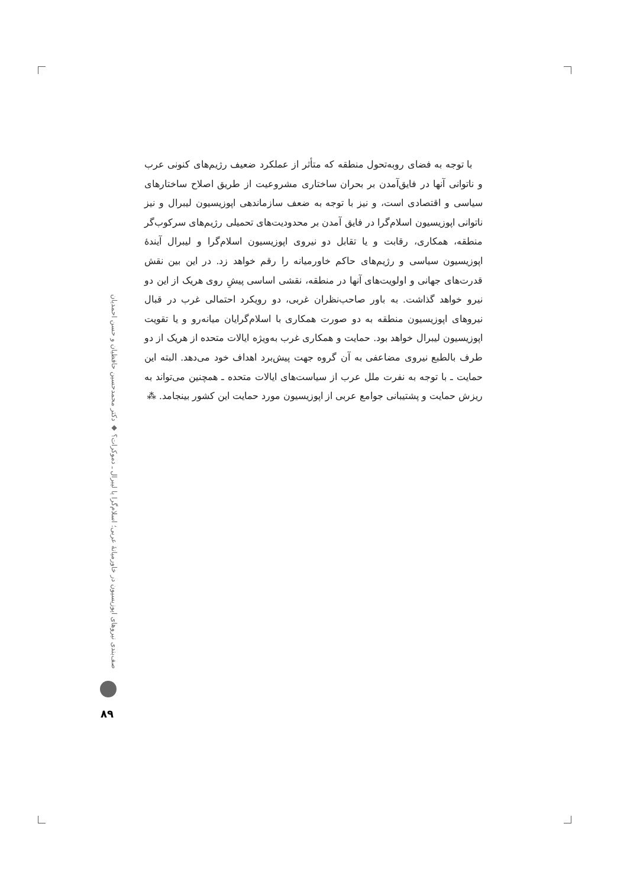با توجه به فضای روبه‌تحول منطقه که متأثر از عملکرد ضعیف رژیم‌های کنونی عرب و ناتوانی آنها در فایق‌آمدن بر بحران ساختاری مشروعیت از طریق اصلاح ساختارهای سیاسی و اقتصادی است، و نیز با توجه به ضعف سازماندهی اپوزیسیون لیبرال و نیز ناتوانی اپوزیسیون اسلام‌گرا در فایق آمدن بر محدودیت‌های تحمیلی رژیم‌های سرکوب‌گر منطقه، همکاری، رقابت و یا تقابل دو نیروی اپوزیسیون اسلام‌گرا و لیبرال آیندهٔ اپوزیسیون سیاسی و رژیم‌های حاکم خاورمیانه را رقم خواهد زد. در این بین نقش قدرت‌های جهانی و اولویت‌های آنها در منطقه، نقشی اساسی پیشِ روی هریک از این دو نیرو خواهد گذاشت. به باور صاحب‌نظران غربی، دو رویکرد احتمالی غرب در قبال نیروهای اپوزیسیون منطقه به دو صورت همکاری با اسلام‌گرایان میانه‌رو و یا تقویت اپوزیسیون لیبرال خواهد بود. حمایت و همکاری غرب به‌ویژه ایالات متحده از هریک از دو طرف بالطبع نیروی مضاعفی به آن گروه جهت پیش‌برد اهداف خود می‌دهد. البته این حمایت ـ با توجه به نفرت ملل عرب از سیاست‌های ایالات متحده ـ همچنین می‌تواند به ریزش حمایت و پشتیبانی جوامع عربی از اپوزیسیون مورد حمایت این کشور بینجامد. ⁂
صف‌بندی نیروهای اپوزیسیون در خاورمیانهٔ عربی؛ اسلام‌گرا یا لیبرال ـ دموکرات؟ ◆ دکتر محمدحسین حافظیان و حسن احمدیان
۸۹